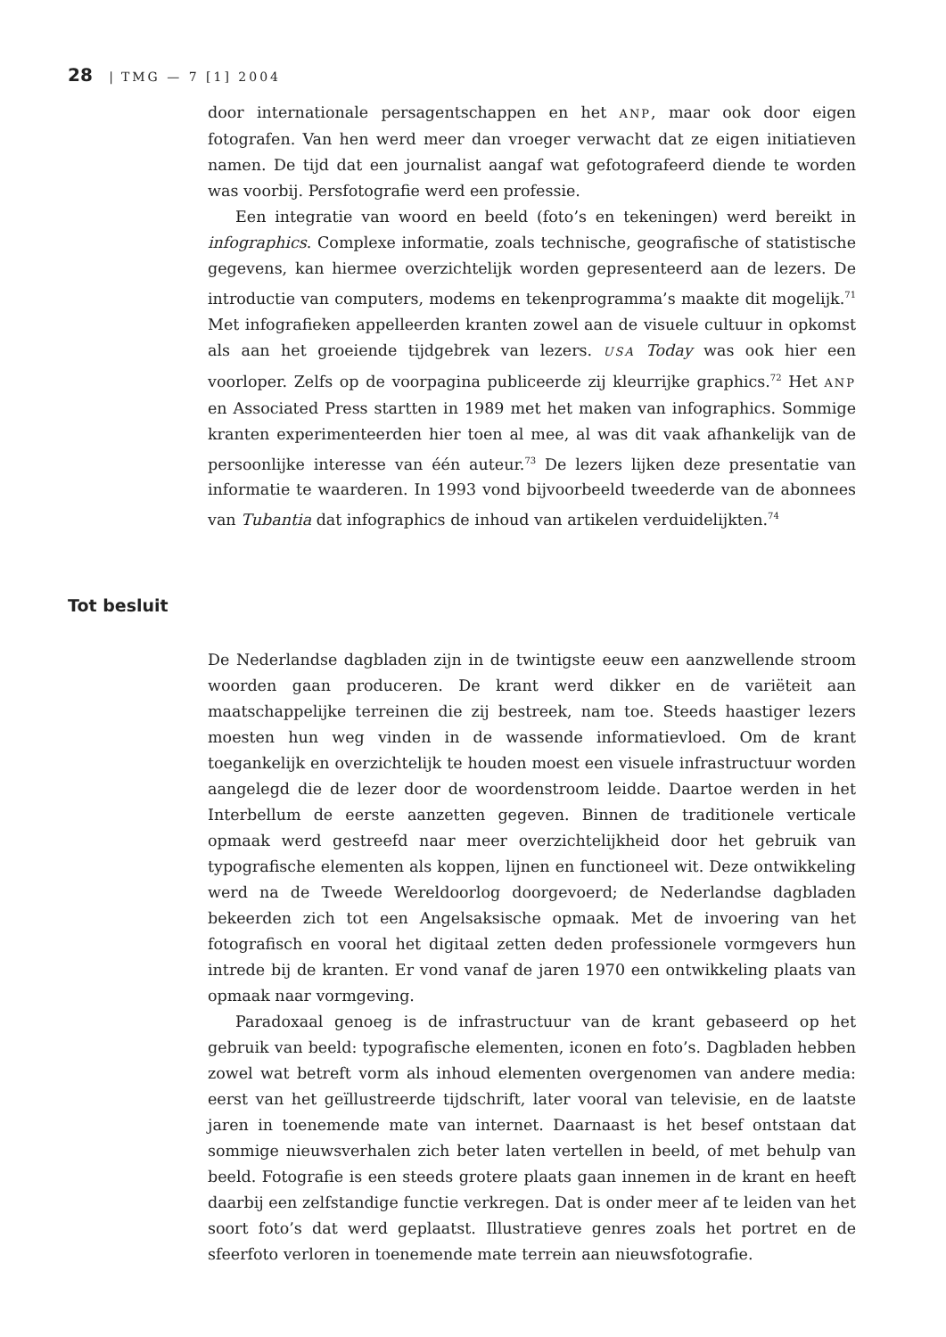28 | TMG — 7 [1] 2004
door internationale persagentschappen en het ANP, maar ook door eigen fotografen. Van hen werd meer dan vroeger verwacht dat ze eigen initiatieven namen. De tijd dat een journalist aangaf wat gefotografeerd diende te worden was voorbij. Persfotografie werd een professie.
Een integratie van woord en beeld (foto’s en tekeningen) werd bereikt in infographics. Complexe informatie, zoals technische, geografische of statistische gegevens, kan hiermee overzichtelijk worden gepresenteerd aan de lezers. De introductie van computers, modems en tekenprogramma’s maakte dit mogelijk.<sup>71</sup> Met infografieken appelleerden kranten zowel aan de visuele cultuur in opkomst als aan het groeiende tijdgebrek van lezers. USA Today was ook hier een voorloper. Zelfs op de voorpagina publiceerde zij kleurrijke graphics.<sup>72</sup> Het ANP en Associated Press startten in 1989 met het maken van infographics. Sommige kranten experimenteerden hier toen al mee, al was dit vaak afhankelijk van de persoonlijke interesse van één auteur.<sup>73</sup> De lezers lijken deze presentatie van informatie te waarderen. In 1993 vond bijvoorbeeld tweederde van de abonnees van Tubantia dat infographics de inhoud van artikelen verduidelijkten.<sup>74</sup>
Tot besluit
De Nederlandse dagbladen zijn in de twintigste eeuw een aanzwellende stroom woorden gaan produceren. De krant werd dikker en de variëteit aan maatschappelijke terreinen die zij bestreek, nam toe. Steeds haastiger lezers moesten hun weg vinden in de wassende informatievloed. Om de krant toegankelijk en overzichtelijk te houden moest een visuele infrastructuur worden aangelegd die de lezer door de woordenstroom leidde. Daartoe werden in het Interbellum de eerste aanzetten gegeven. Binnen de traditionele verticale opmaak werd gestreefd naar meer overzichtelijkheid door het gebruik van typografische elementen als koppen, lijnen en functioneel wit. Deze ontwikkeling werd na de Tweede Wereldoorlog doorgevoerd; de Nederlandse dagbladen bekeerden zich tot een Angelsaksische opmaak. Met de invoering van het fotografisch en vooral het digitaal zetten deden professionele vormgevers hun intrede bij de kranten. Er vond vanaf de jaren 1970 een ontwikkeling plaats van opmaak naar vormgeving.
Paradoxaal genoeg is de infrastructuur van de krant gebaseerd op het gebruik van beeld: typografische elementen, iconen en foto’s. Dagbladen hebben zowel wat betreft vorm als inhoud elementen overgenomen van andere media: eerst van het geïllustreerde tijdschrift, later vooral van televisie, en de laatste jaren in toenemende mate van internet. Daarnaast is het besef ontstaan dat sommige nieuwsverhalen zich beter laten vertellen in beeld, of met behulp van beeld. Fotografie is een steeds grotere plaats gaan innemen in de krant en heeft daarbij een zelfstandige functie verkregen. Dat is onder meer af te leiden van het soort foto’s dat werd geplaatst. Illustratieve genres zoals het portret en de sfeerfoto verloren in toenemende mate terrein aan nieuwsfotografie.